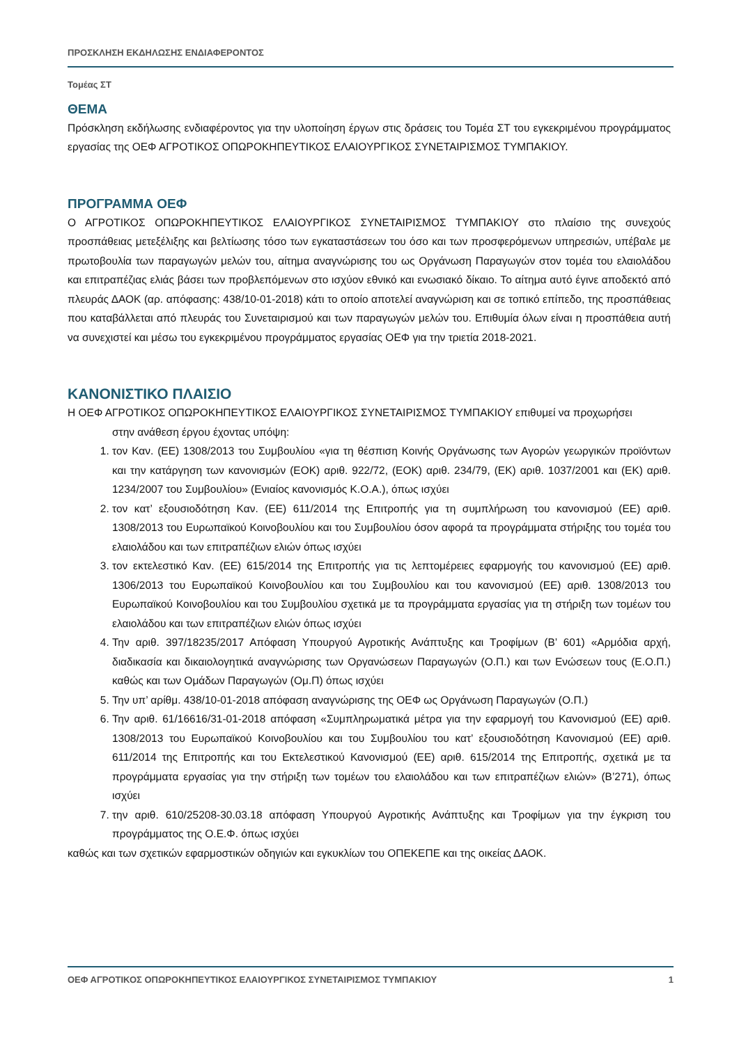ΠΡΟΣΚΛΗΣΗ ΕΚΔΗΛΩΣΗΣ ΕΝΔΙΑΦΕΡΟΝΤΟΣ
Τομέας ΣΤ
ΘΕΜΑ
Πρόσκληση εκδήλωσης ενδιαφέροντος για την υλοποίηση έργων στις δράσεις του Τομέα ΣΤ του εγκεκριμένου προγράμματος εργασίας της ΟΕΦ ΑΓΡΟΤΙΚΟΣ ΟΠΩΡΟΚΗΠΕΥΤΙΚΟΣ ΕΛΑΙΟΥΡΓΙΚΟΣ ΣΥΝΕΤΑΙΡΙΣΜΟΣ ΤΥΜΠΑΚΙΟΥ.
ΠΡΟΓΡΑΜΜΑ ΟΕΦ
Ο ΑΓΡΟΤΙΚΟΣ ΟΠΩΡΟΚΗΠΕΥΤΙΚΟΣ ΕΛΑΙΟΥΡΓΙΚΟΣ ΣΥΝΕΤΑΙΡΙΣΜΟΣ ΤΥΜΠΑΚΙΟΥ στο πλαίσιο της συνεχούς προσπάθειας μετεξέλιξης και βελτίωσης τόσο των εγκαταστάσεων του όσο και των προσφερόμενων υπηρεσιών, υπέβαλε με πρωτοβουλία των παραγωγών μελών του, αίτημα αναγνώρισης του ως Οργάνωση Παραγωγών στον τομέα του ελαιολάδου και επιτραπέζιας ελιάς βάσει των προβλεπόμενων στο ισχύον εθνικό και ενωσιακό δίκαιο. Το αίτημα αυτό έγινε αποδεκτό από πλευράς ΔΑΟΚ (αρ. απόφασης: 438/10-01-2018) κάτι το οποίο αποτελεί αναγνώριση και σε τοπικό επίπεδο, της προσπάθειας που καταβάλλεται από πλευράς του Συνεταιρισμού και των παραγωγών μελών του. Επιθυμία όλων είναι η προσπάθεια αυτή να συνεχιστεί και μέσω του εγκεκριμένου προγράμματος εργασίας ΟΕΦ για την τριετία 2018-2021.
ΚΑΝΟΝΙΣΤΙΚΟ ΠΛΑΙΣΙΟ
Η ΟΕΦ ΑΓΡΟΤΙΚΟΣ ΟΠΩΡΟΚΗΠΕΥΤΙΚΟΣ ΕΛΑΙΟΥΡΓΙΚΟΣ ΣΥΝΕΤΑΙΡΙΣΜΟΣ ΤΥΜΠΑΚΙΟΥ επιθυμεί να προχωρήσει
στην ανάθεση έργου έχοντας υπόψη:
1. τον Καν. (ΕΕ) 1308/2013 του Συμβουλίου «για τη θέσπιση Κοινής Οργάνωσης των Αγορών γεωργικών προϊόντων και την κατάργηση των κανονισμών (ΕΟΚ) αριθ. 922/72, (ΕΟΚ) αριθ. 234/79, (ΕΚ) αριθ. 1037/2001 και (ΕΚ) αριθ. 1234/2007 του Συμβουλίου» (Ενιαίος κανονισμός Κ.Ο.Α.), όπως ισχύει
2. τον κατ’ εξουσιοδότηση Καν. (ΕΕ) 611/2014 της Επιτροπής για τη συμπλήρωση του κανονισμού (ΕΕ) αριθ. 1308/2013 του Ευρωπαϊκού Κοινοβουλίου και του Συμβουλίου όσον αφορά τα προγράμματα στήριξης του τομέα του ελαιολάδου και των επιτραπέζιων ελιών όπως ισχύει
3. τον εκτελεστικό Καν. (ΕΕ) 615/2014 της Επιτροπής για τις λεπτομέρειες εφαρμογής του κανονισμού (ΕΕ) αριθ. 1306/2013 του Ευρωπαϊκού Κοινοβουλίου και του Συμβουλίου και του κανονισμού (ΕΕ) αριθ. 1308/2013 του Ευρωπαϊκού Κοινοβουλίου και του Συμβουλίου σχετικά με τα προγράμματα εργασίας για τη στήριξη των τομέων του ελαιολάδου και των επιτραπέζιων ελιών όπως ισχύει
4. Την αριθ. 397/18235/2017 Απόφαση Υπουργού Αγροτικής Ανάπτυξης και Τροφίμων (Β’ 601) «Αρμόδια αρχή, διαδικασία και δικαιολογητικά αναγνώρισης των Οργανώσεων Παραγωγών (Ο.Π.) και των Ενώσεων τους (Ε.Ο.Π.) καθώς και των Ομάδων Παραγωγών (Ομ.Π) όπως ισχύει
5. Την υπ’ αρίθμ. 438/10-01-2018 απόφαση αναγνώρισης της ΟΕΦ ως Οργάνωση Παραγωγών (Ο.Π.)
6. Την αριθ. 61/16616/31-01-2018 απόφαση «Συμπληρωματικά μέτρα για την εφαρμογή του Κανονισμού (ΕΕ) αριθ. 1308/2013 του Ευρωπαϊκού Κοινοβουλίου και του Συμβουλίου του κατ’ εξουσιοδότηση Κανονισμού (ΕΕ) αριθ. 611/2014 της Επιτροπής και του Εκτελεστικού Κανονισμού (ΕΕ) αριθ. 615/2014 της Επιτροπής, σχετικά με τα προγράμματα εργασίας για την στήριξη των τομέων του ελαιολάδου και των επιτραπέζιων ελιών» (Β’271), όπως ισχύει
7. την αριθ. 610/25208-30.03.18 απόφαση Υπουργού Αγροτικής Ανάπτυξης και Τροφίμων για την έγκριση του προγράμματος της Ο.Ε.Φ. όπως ισχύει
καθώς και των σχετικών εφαρμοστικών οδηγιών και εγκυκλίων του ΟΠΕΚΕΠΕ και της οικείας ΔΑΟΚ.
ΟΕΦ ΑΓΡΟΤΙΚΟΣ ΟΠΩΡΟΚΗΠΕΥΤΙΚΟΣ ΕΛΑΙΟΥΡΓΙΚΟΣ ΣΥΝΕΤΑΙΡΙΣΜΟΣ ΤΥΜΠΑΚΙΟΥ 1